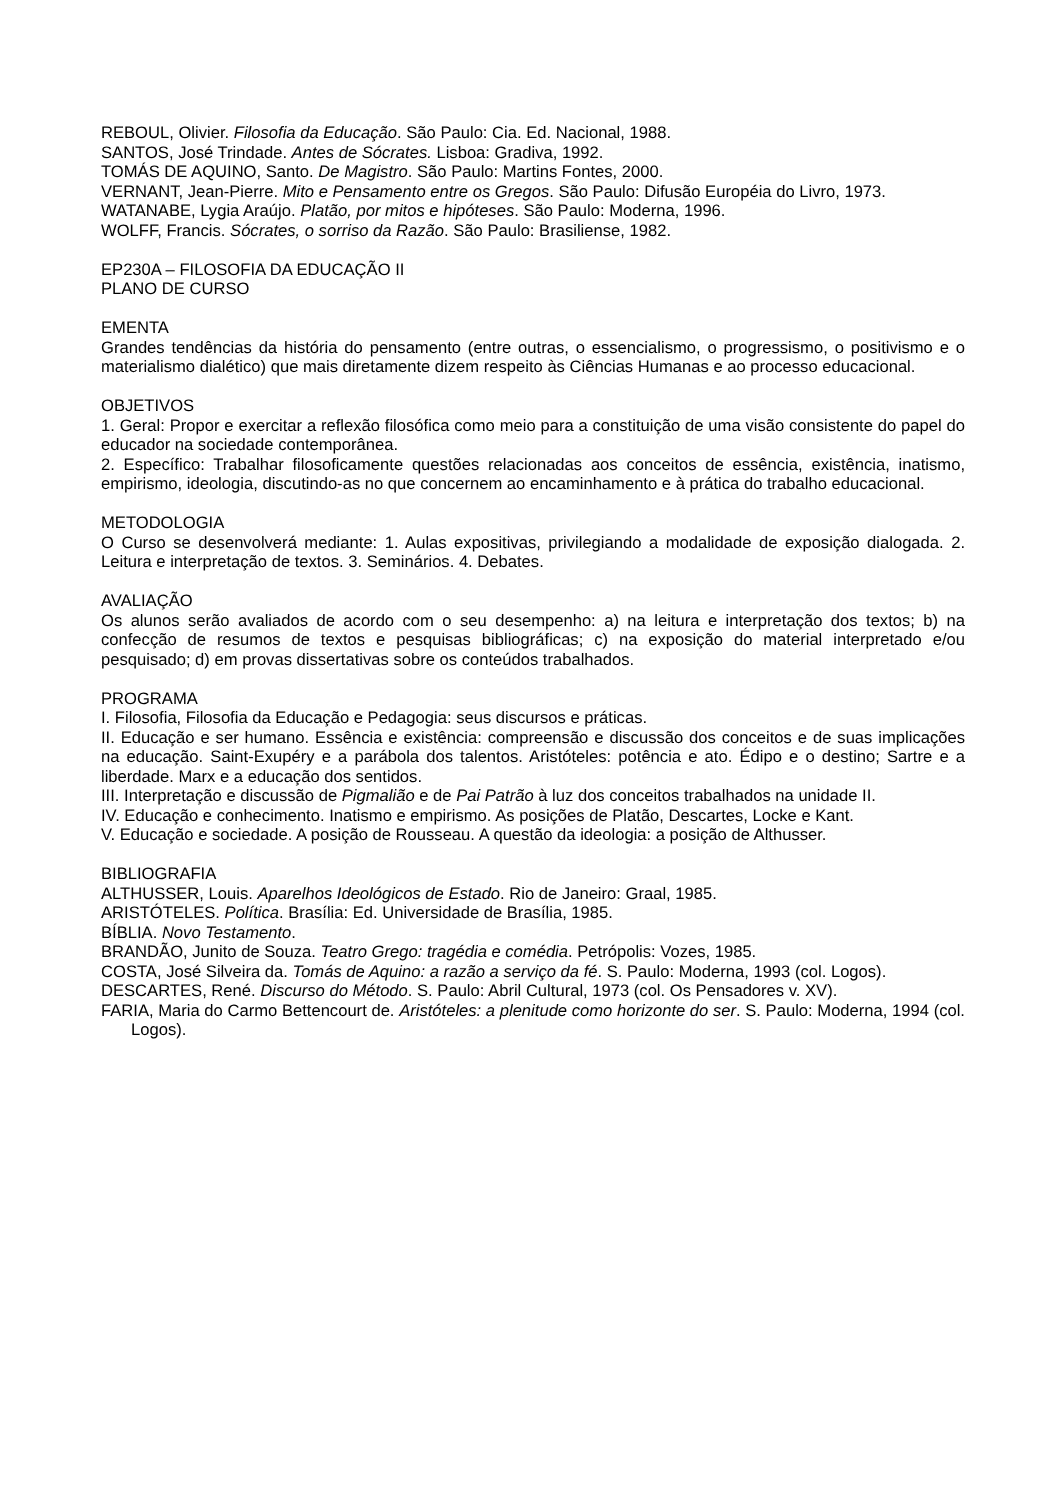REBOUL, Olivier. Filosofia da Educação. São Paulo: Cia. Ed. Nacional, 1988.
SANTOS, José Trindade. Antes de Sócrates. Lisboa: Gradiva, 1992.
TOMÁS DE AQUINO, Santo. De Magistro. São Paulo: Martins Fontes, 2000.
VERNANT, Jean-Pierre. Mito e Pensamento entre os Gregos. São Paulo: Difusão Européia do Livro, 1973.
WATANABE, Lygia Araújo. Platão, por mitos e hipóteses. São Paulo: Moderna, 1996.
WOLFF, Francis. Sócrates, o sorriso da Razão. São Paulo: Brasiliense, 1982.
EP230A – FILOSOFIA DA EDUCAÇÃO II
PLANO DE CURSO
EMENTA
Grandes tendências da história do pensamento (entre outras, o essencialismo, o progressismo, o positivismo e o materialismo dialético) que mais diretamente dizem respeito às Ciências Humanas e ao processo educacional.
OBJETIVOS
1. Geral: Propor e exercitar a reflexão filosófica como meio para a constituição de uma visão consistente do papel do educador na sociedade contemporânea.
2. Específico: Trabalhar filosoficamente questões relacionadas aos conceitos de essência, existência, inatismo, empirismo, ideologia, discutindo-as no que concernem ao encaminhamento e à prática do trabalho educacional.
METODOLOGIA
O Curso se desenvolverá mediante: 1. Aulas expositivas, privilegiando a modalidade de exposição dialogada. 2. Leitura e interpretação de textos. 3. Seminários. 4. Debates.
AVALIAÇÃO
Os alunos serão avaliados de acordo com o seu desempenho: a) na leitura e interpretação dos textos; b) na confecção de resumos de textos e pesquisas bibliográficas; c) na exposição do material interpretado e/ou pesquisado; d) em provas dissertativas sobre os conteúdos trabalhados.
PROGRAMA
I. Filosofia, Filosofia da Educação e Pedagogia: seus discursos e práticas.
II. Educação e ser humano. Essência e existência: compreensão e discussão dos conceitos e de suas implicações na educação. Saint-Exupéry e a parábola dos talentos. Aristóteles: potência e ato. Édipo e o destino; Sartre e a liberdade. Marx e a educação dos sentidos.
III. Interpretação e discussão de Pigmalião e de Pai Patrão à luz dos conceitos trabalhados na unidade II.
IV. Educação e conhecimento. Inatismo e empirismo. As posições de Platão, Descartes, Locke e Kant.
V. Educação e sociedade. A posição de Rousseau. A questão da ideologia: a posição de Althusser.
BIBLIOGRAFIA
ALTHUSSER, Louis. Aparelhos Ideológicos de Estado. Rio de Janeiro: Graal, 1985.
ARISTÓTELES. Política. Brasília: Ed. Universidade de Brasília, 1985.
BÍBLIA. Novo Testamento.
BRANDÃO, Junito de Souza. Teatro Grego: tragédia e comédia. Petrópolis: Vozes, 1985.
COSTA, José Silveira da. Tomás de Aquino: a razão a serviço da fé. S. Paulo: Moderna, 1993 (col. Logos).
DESCARTES, René. Discurso do Método. S. Paulo: Abril Cultural, 1973 (col. Os Pensadores v. XV).
FARIA, Maria do Carmo Bettencourt de. Aristóteles: a plenitude como horizonte do ser. S. Paulo: Moderna, 1994 (col. Logos).